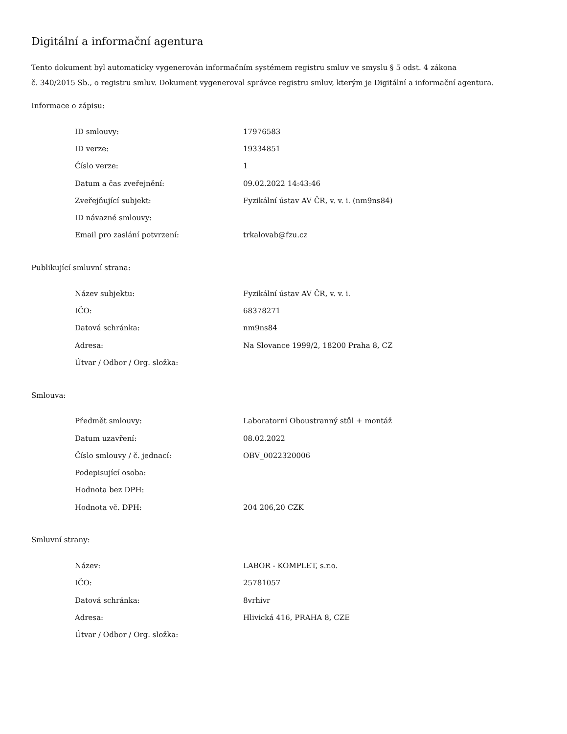Digitální a informační agentura
Tento dokument byl automaticky vygenerován informačním systémem registru smluv ve smyslu § 5 odst. 4 zákona
č. 340/2015 Sb., o registru smluv. Dokument vygeneroval správce registru smluv, kterým je Digitální a informační agentura.
Informace o zápisu:
| ID smlouvy: | 17976583 |
| ID verze: | 19334851 |
| Číslo verze: | 1 |
| Datum a čas zveřejnění: | 09.02.2022 14:43:46 |
| Zveřejňující subjekt: | Fyzikální ústav AV ČR, v. v. i. (nm9ns84) |
| ID návazné smlouvy: | |
| Email pro zaslání potvrzení: | trkalovab@fzu.cz |
Publikující smluvní strana:
| Název subjektu: | Fyzikální ústav AV ČR, v. v. i. |
| IČO: | 68378271 |
| Datová schránka: | nm9ns84 |
| Adresa: | Na Slovance 1999/2, 18200 Praha 8, CZ |
| Útvar / Odbor / Org. složka: | |
Smlouva:
| Předmět smlouvy: | Laboratorní Oboustranný stůl + montáž |
| Datum uzavření: | 08.02.2022 |
| Číslo smlouvy / č. jednací: | OBV_0022320006 |
| Podepisující osoba: | |
| Hodnota bez DPH: | |
| Hodnota vč. DPH: | 204 206,20 CZK |
Smluvní strany:
| Název: | LABOR - KOMPLET, s.r.o. |
| IČO: | 25781057 |
| Datová schránka: | 8vrhivr |
| Adresa: | Hlivická 416, PRAHA 8, CZE |
| Útvar / Odbor / Org. složka: | |